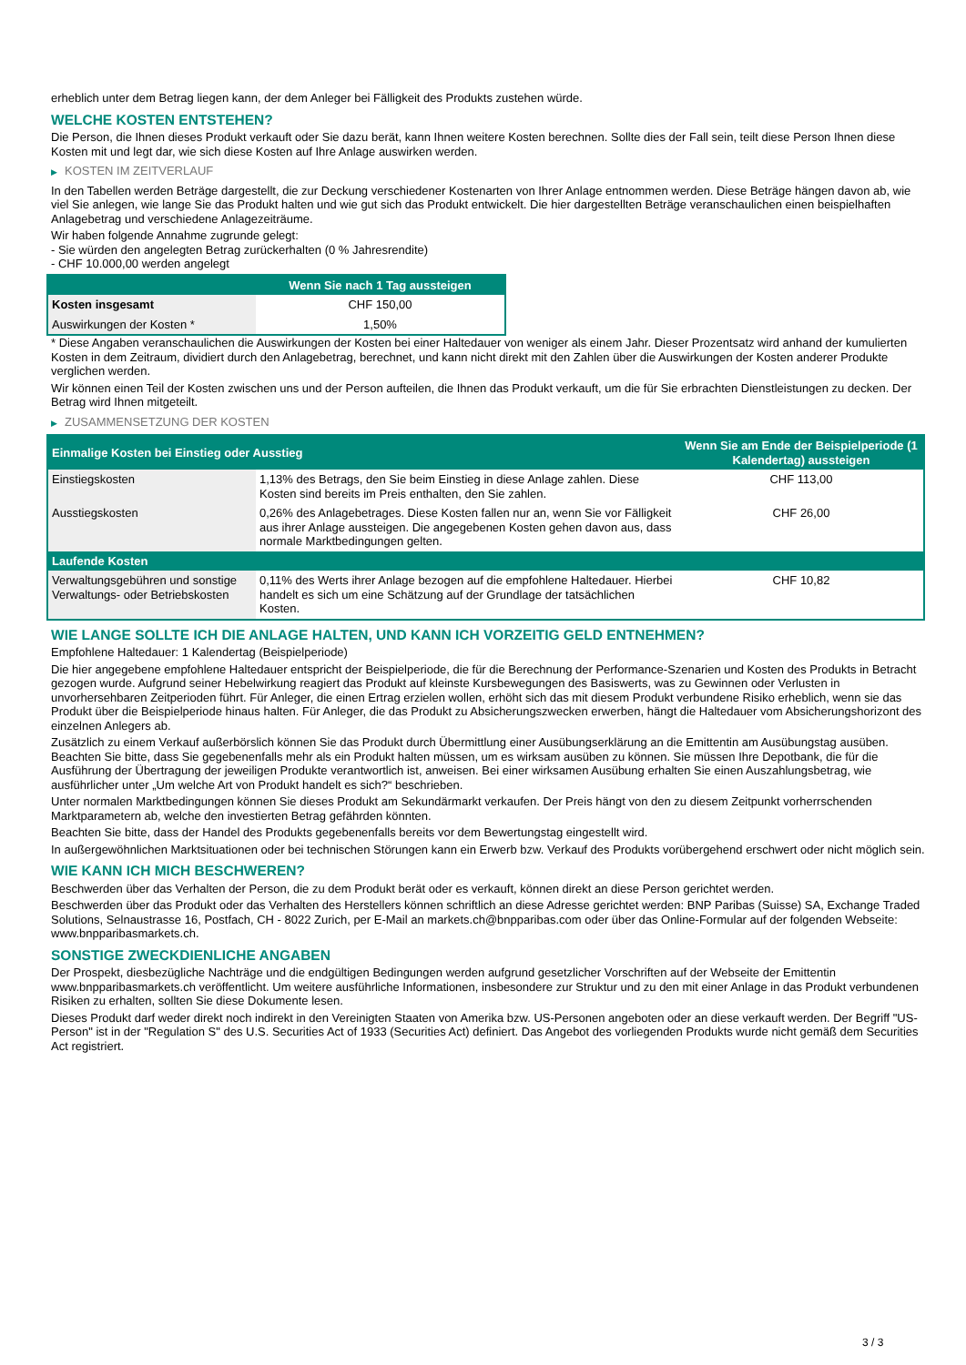erheblich unter dem Betrag liegen kann, der dem Anleger bei Fälligkeit des Produkts zustehen würde.
WELCHE KOSTEN ENTSTEHEN?
Die Person, die Ihnen dieses Produkt verkauft oder Sie dazu berät, kann Ihnen weitere Kosten berechnen. Sollte dies der Fall sein, teilt diese Person Ihnen diese Kosten mit und legt dar, wie sich diese Kosten auf Ihre Anlage auswirken werden.
▶ KOSTEN IM ZEITVERLAUF
In den Tabellen werden Beträge dargestellt, die zur Deckung verschiedener Kostenarten von Ihrer Anlage entnommen werden. Diese Beträge hängen davon ab, wie viel Sie anlegen, wie lange Sie das Produkt halten und wie gut sich das Produkt entwickelt. Die hier dargestellten Beträge veranschaulichen einen beispielhaften Anlagebetrag und verschiedene Anlagezeiträume.
Wir haben folgende Annahme zugrunde gelegt:
- Sie würden den angelegten Betrag zurückerhalten (0 % Jahresrendite)
- CHF 10.000,00 werden angelegt
| | Wenn Sie nach 1 Tag aussteigen |
| --- | --- |
| Kosten insgesamt | CHF 150,00 |
| Auswirkungen der Kosten * | 1,50% |
* Diese Angaben veranschaulichen die Auswirkungen der Kosten bei einer Haltedauer von weniger als einem Jahr. Dieser Prozentsatz wird anhand der kumulierten Kosten in dem Zeitraum, dividiert durch den Anlagebetrag, berechnet, und kann nicht direkt mit den Zahlen über die Auswirkungen der Kosten anderer Produkte verglichen werden.
Wir können einen Teil der Kosten zwischen uns und der Person aufteilen, die Ihnen das Produkt verkauft, um die für Sie erbrachten Dienstleistungen zu decken. Der Betrag wird Ihnen mitgeteilt.
▶ ZUSAMMENSETZUNG DER KOSTEN
| Einmalige Kosten bei Einstieg oder Ausstieg | | Wenn Sie am Ende der Beispielperiode (1 Kalendertag) aussteigen |
| --- | --- | --- |
| Einstiegskosten | 1,13% des Betrags, den Sie beim Einstieg in diese Anlage zahlen. Diese Kosten sind bereits im Preis enthalten, den Sie zahlen. | CHF 113,00 |
| Ausstiegskosten | 0,26% des Anlagebetrages. Diese Kosten fallen nur an, wenn Sie vor Fälligkeit aus ihrer Anlage aussteigen. Die angegebenen Kosten gehen davon aus, dass normale Marktbedingungen gelten. | CHF 26,00 |
| Laufende Kosten | | |
| Verwaltungsgebühren und sonstige Verwaltungs- oder Betriebskosten | 0,11% des Werts ihrer Anlage bezogen auf die empfohlene Haltedauer. Hierbei handelt es sich um eine Schätzung auf der Grundlage der tatsächlichen Kosten. | CHF 10,82 |
WIE LANGE SOLLTE ICH DIE ANLAGE HALTEN, UND KANN ICH VORZEITIG GELD ENTNEHMEN?
Empfohlene Haltedauer: 1 Kalendertag (Beispielperiode)
Die hier angegebene empfohlene Haltedauer entspricht der Beispielperiode, die für die Berechnung der Performance-Szenarien und Kosten des Produkts in Betracht gezogen wurde. Aufgrund seiner Hebelwirkung reagiert das Produkt auf kleinste Kursbewegungen des Basiswerts, was zu Gewinnen oder Verlusten in unvorhersehbaren Zeitperioden führt. Für Anleger, die einen Ertrag erzielen wollen, erhöht sich das mit diesem Produkt verbundene Risiko erheblich, wenn sie das Produkt über die Beispielperiode hinaus halten. Für Anleger, die das Produkt zu Absicherungszwecken erwerben, hängt die Haltedauer vom Absicherungshorizont des einzelnen Anlegers ab.
Zusätzlich zu einem Verkauf außerbörslich können Sie das Produkt durch Übermittlung einer Ausübungserklärung an die Emittentin am Ausübungstag ausüben. Beachten Sie bitte, dass Sie gegebenenfalls mehr als ein Produkt halten müssen, um es wirksam ausüben zu können. Sie müssen Ihre Depotbank, die für die Ausführung der Übertragung der jeweiligen Produkte verantwortlich ist, anweisen. Bei einer wirksamen Ausübung erhalten Sie einen Auszahlungsbetrag, wie ausführlicher unter „Um welche Art von Produkt handelt es sich?“ beschrieben.
Unter normalen Marktbedingungen können Sie dieses Produkt am Sekundärmarkt verkaufen. Der Preis hängt von den zu diesem Zeitpunkt vorherrschenden Marktparametern ab, welche den investierten Betrag gefährden könnten.
Beachten Sie bitte, dass der Handel des Produkts gegebenenfalls bereits vor dem Bewertungstag eingestellt wird.
In außergewöhnlichen Marktsituationen oder bei technischen Störungen kann ein Erwerb bzw. Verkauf des Produkts vorübergehend erschwert oder nicht möglich sein.
WIE KANN ICH MICH BESCHWEREN?
Beschwerden über das Verhalten der Person, die zu dem Produkt berät oder es verkauft, können direkt an diese Person gerichtet werden.
Beschwerden über das Produkt oder das Verhalten des Herstellers können schriftlich an diese Adresse gerichtet werden: BNP Paribas (Suisse) SA, Exchange Traded Solutions, Selnaustrasse 16, Postfach, CH - 8022 Zurich, per E-Mail an markets.ch@bnpparibas.com oder über das Online-Formular auf der folgenden Webseite: www.bnpparibasmarkets.ch.
SONSTIGE ZWECKDIENLICHE ANGABEN
Der Prospekt, diesbezügliche Nachträge und die endgültigen Bedingungen werden aufgrund gesetzlicher Vorschriften auf der Webseite der Emittentin www.bnpparibasmarkets.ch veröffentlicht. Um weitere ausführliche Informationen, insbesondere zur Struktur und zu den mit einer Anlage in das Produkt verbundenen Risiken zu erhalten, sollten Sie diese Dokumente lesen.
Dieses Produkt darf weder direkt noch indirekt in den Vereinigten Staaten von Amerika bzw. US-Personen angeboten oder an diese verkauft werden. Der Begriff "US-Person" ist in der "Regulation S" des U.S. Securities Act of 1933 (Securities Act) definiert. Das Angebot des vorliegenden Produkts wurde nicht gemäß dem Securities Act registriert.
3 / 3